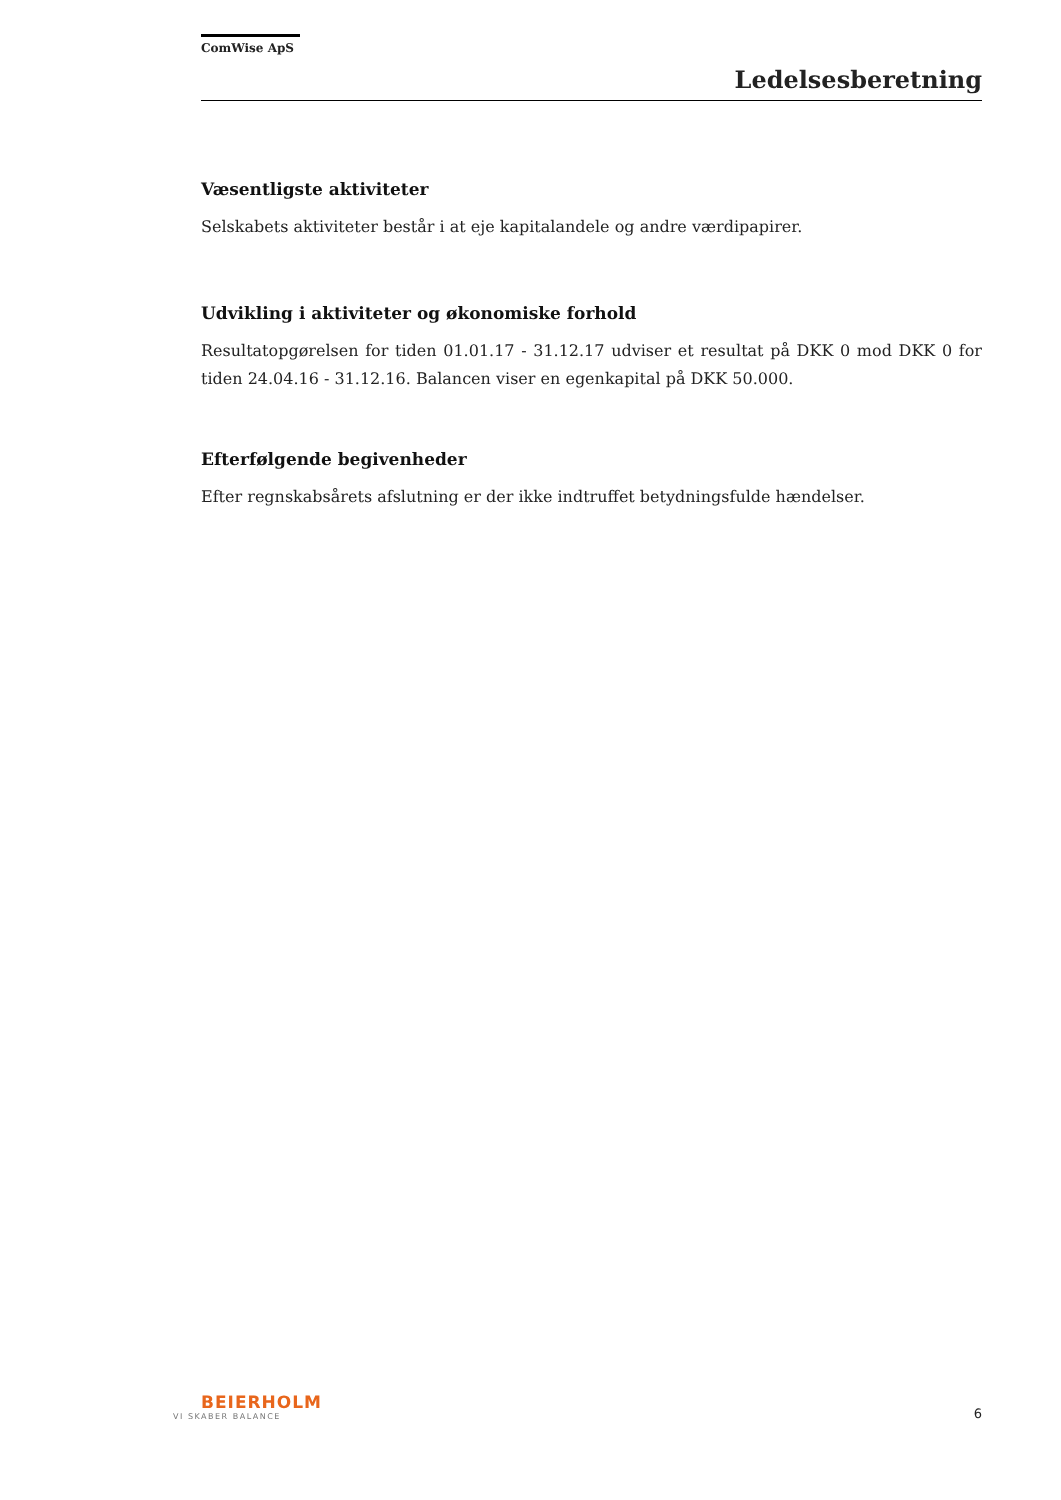ComWise ApS
Ledelsesberetning
Væsentligste aktiviteter
Selskabets aktiviteter består i at eje kapitalandele og andre værdipapirer.
Udvikling i aktiviteter og økonomiske forhold
Resultatopgørelsen for tiden 01.01.17 - 31.12.17 udviser et resultat på DKK 0 mod DKK 0 for tiden 24.04.16 - 31.12.16. Balancen viser en egenkapital på DKK 50.000.
Efterfølgende begivenheder
Efter regnskabsårets afslutning er der ikke indtruffet betydningsfulde hændelser.
BEIERHOLM
VI SKABER BALANCE
6